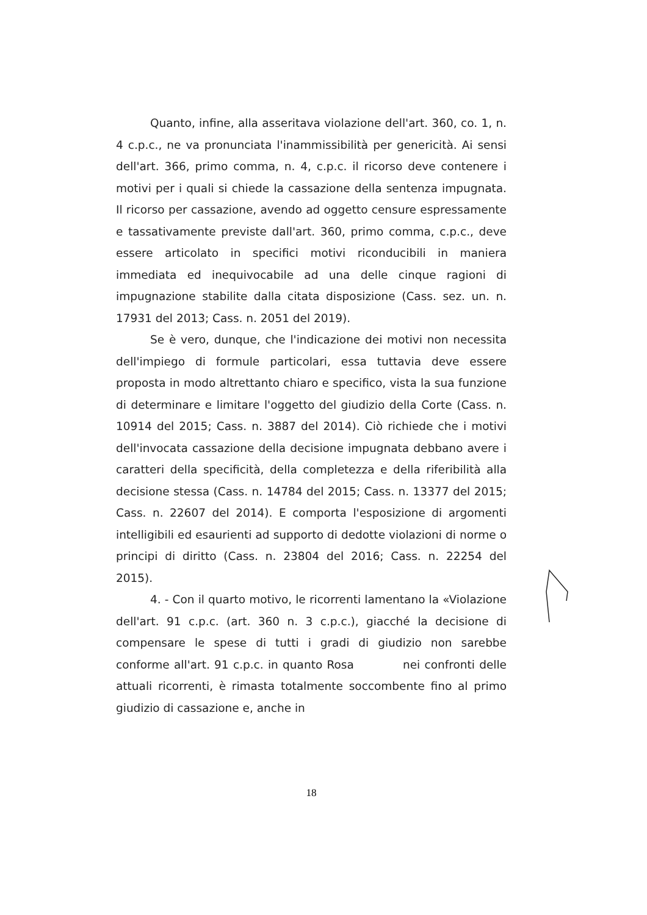Quanto, infine, alla asseritava violazione dell'art. 360, co. 1, n. 4 c.p.c., ne va pronunciata l'inammissibilità per genericità. Ai sensi dell'art. 366, primo comma, n. 4, c.p.c. il ricorso deve contenere i motivi per i quali si chiede la cassazione della sentenza impugnata. Il ricorso per cassazione, avendo ad oggetto censure espressamente e tassativamente previste dall'art. 360, primo comma, c.p.c., deve essere articolato in specifici motivi riconducibili in maniera immediata ed inequivocabile ad una delle cinque ragioni di impugnazione stabilite dalla citata disposizione (Cass. sez. un. n. 17931 del 2013; Cass. n. 2051 del 2019).
Se è vero, dunque, che l'indicazione dei motivi non necessita dell'impiego di formule particolari, essa tuttavia deve essere proposta in modo altrettanto chiaro e specifico, vista la sua funzione di determinare e limitare l'oggetto del giudizio della Corte (Cass. n. 10914 del 2015; Cass. n. 3887 del 2014). Ciò richiede che i motivi dell'invocata cassazione della decisione impugnata debbano avere i caratteri della specificità, della completezza e della riferibilità alla decisione stessa (Cass. n. 14784 del 2015; Cass. n. 13377 del 2015; Cass. n. 22607 del 2014). E comporta l'esposizione di argomenti intelligibili ed esaurienti ad supporto di dedotte violazioni di norme o principi di diritto (Cass. n. 23804 del 2016; Cass. n. 22254 del 2015).
4. - Con il quarto motivo, le ricorrenti lamentano la «Violazione dell'art. 91 c.p.c. (art. 360 n. 3 c.p.c.), giacché la decisione di compensare le spese di tutti i gradi di giudizio non sarebbe conforme all'art. 91 c.p.c. in quanto Rosa nei confronti delle attuali ricorrenti, è rimasta totalmente soccombente fino al primo giudizio di cassazione e, anche in
18